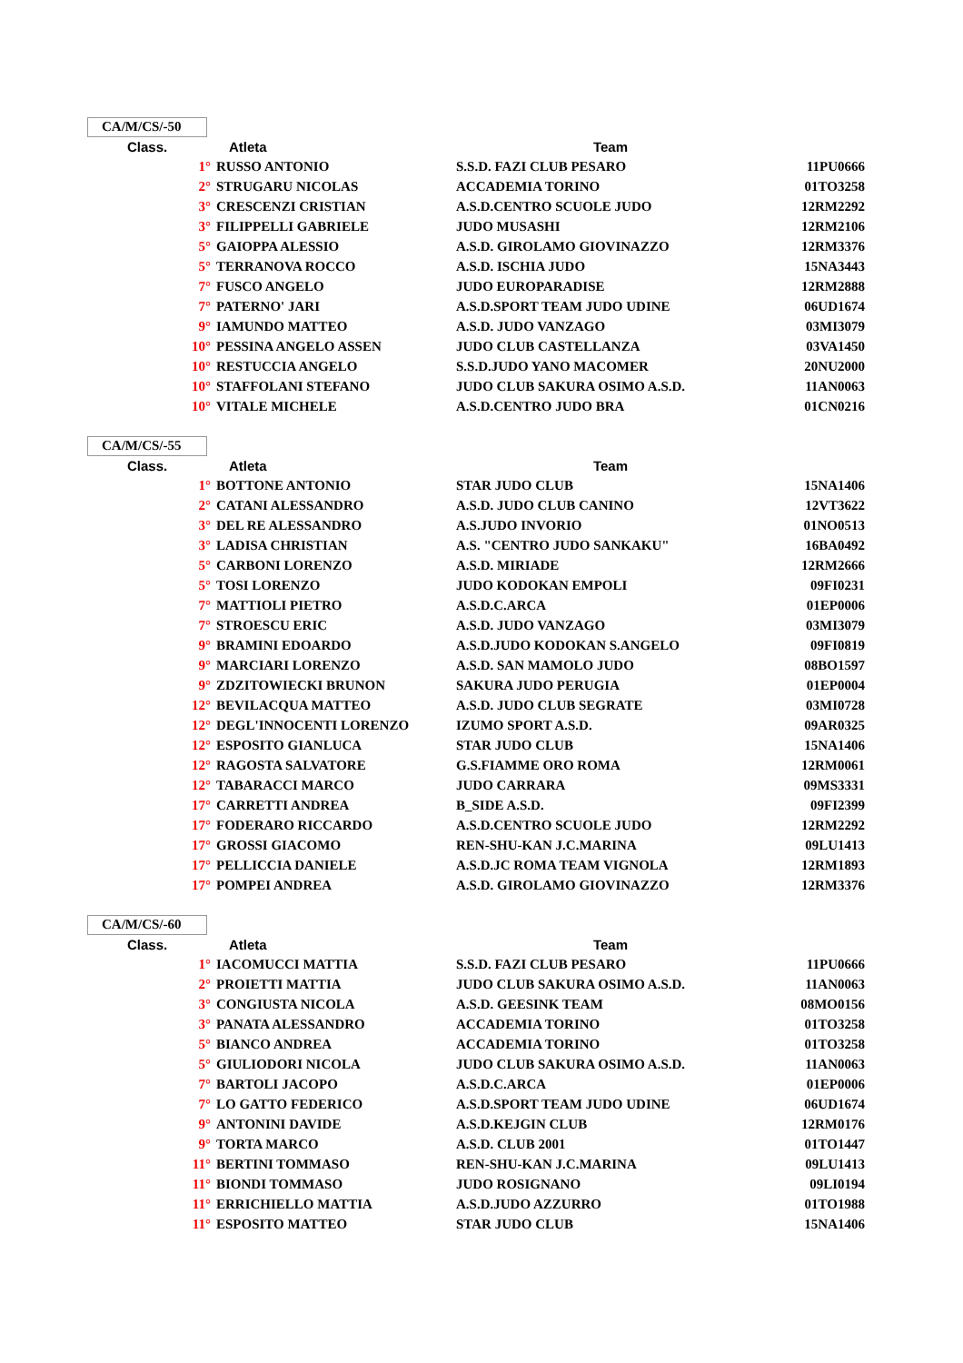CA/M/CS/-50
| Class. | Atleta | Team | |
| --- | --- | --- | --- |
| 1° | RUSSO ANTONIO | S.S.D. FAZI CLUB PESARO | 11PU0666 |
| 2° | STRUGARU NICOLAS | ACCADEMIA TORINO | 01TO3258 |
| 3° | CRESCENZI CRISTIAN | A.S.D.CENTRO SCUOLE JUDO | 12RM2292 |
| 3° | FILIPPELLI GABRIELE | JUDO MUSASHI | 12RM2106 |
| 5° | GAIOPPA ALESSIO | A.S.D. GIROLAMO GIOVINAZZO | 12RM3376 |
| 5° | TERRANOVA ROCCO | A.S.D. ISCHIA JUDO | 15NA3443 |
| 7° | FUSCO ANGELO | JUDO EUROPARADISE | 12RM2888 |
| 7° | PATERNO' JARI | A.S.D.SPORT TEAM JUDO UDINE | 06UD1674 |
| 9° | IAMUNDO MATTEO | A.S.D. JUDO VANZAGO | 03MI3079 |
| 10° | PESSINA ANGELO ASSEN | JUDO CLUB CASTELLANZA | 03VA1450 |
| 10° | RESTUCCIA ANGELO | S.S.D.JUDO YANO MACOMER | 20NU2000 |
| 10° | STAFFOLANI STEFANO | JUDO CLUB SAKURA OSIMO A.S.D. | 11AN0063 |
| 10° | VITALE MICHELE | A.S.D.CENTRO JUDO BRA | 01CN0216 |
CA/M/CS/-55
| Class. | Atleta | Team | |
| --- | --- | --- | --- |
| 1° | BOTTONE ANTONIO | STAR JUDO CLUB | 15NA1406 |
| 2° | CATANI ALESSANDRO | A.S.D. JUDO CLUB CANINO | 12VT3622 |
| 3° | DEL RE ALESSANDRO | A.S.JUDO INVORIO | 01NO0513 |
| 3° | LADISA CHRISTIAN | A.S. "CENTRO JUDO SANKAKU" | 16BA0492 |
| 5° | CARBONI LORENZO | A.S.D. MIRIADE | 12RM2666 |
| 5° | TOSI LORENZO | JUDO KODOKAN EMPOLI | 09FI0231 |
| 7° | MATTIOLI PIETRO | A.S.D.C.ARCA | 01EP0006 |
| 7° | STROESCU ERIC | A.S.D. JUDO VANZAGO | 03MI3079 |
| 9° | BRAMINI EDOARDO | A.S.D.JUDO KODOKAN S.ANGELO | 09FI0819 |
| 9° | MARCIARI LORENZO | A.S.D. SAN MAMOLO JUDO | 08BO1597 |
| 9° | ZDZITOWIECKI BRUNON | SAKURA JUDO PERUGIA | 01EP0004 |
| 12° | BEVILACQUA MATTEO | A.S.D. JUDO CLUB SEGRATE | 03MI0728 |
| 12° | DEGL'INNOCENTI LORENZO | IZUMO SPORT A.S.D. | 09AR0325 |
| 12° | ESPOSITO GIANLUCA | STAR JUDO CLUB | 15NA1406 |
| 12° | RAGOSTA SALVATORE | G.S.FIAMME ORO ROMA | 12RM0061 |
| 12° | TABARACCI MARCO | JUDO CARRARA | 09MS3331 |
| 17° | CARRETTI ANDREA | B_SIDE A.S.D. | 09FI2399 |
| 17° | FODERARO RICCARDO | A.S.D.CENTRO SCUOLE JUDO | 12RM2292 |
| 17° | GROSSI GIACOMO | REN-SHU-KAN J.C.MARINA | 09LU1413 |
| 17° | PELLICCIA DANIELE | A.S.D.JC ROMA TEAM VIGNOLA | 12RM1893 |
| 17° | POMPEI ANDREA | A.S.D. GIROLAMO GIOVINAZZO | 12RM3376 |
CA/M/CS/-60
| Class. | Atleta | Team | |
| --- | --- | --- | --- |
| 1° | IACOMUCCI MATTIA | S.S.D. FAZI CLUB PESARO | 11PU0666 |
| 2° | PROIETTI MATTIA | JUDO CLUB SAKURA OSIMO A.S.D. | 11AN0063 |
| 3° | CONGIUSTA NICOLA | A.S.D. GEESINK TEAM | 08MO0156 |
| 3° | PANATA ALESSANDRO | ACCADEMIA TORINO | 01TO3258 |
| 5° | BIANCO ANDREA | ACCADEMIA TORINO | 01TO3258 |
| 5° | GIULIODORI NICOLA | JUDO CLUB SAKURA OSIMO A.S.D. | 11AN0063 |
| 7° | BARTOLI JACOPO | A.S.D.C.ARCA | 01EP0006 |
| 7° | LO GATTO FEDERICO | A.S.D.SPORT TEAM JUDO UDINE | 06UD1674 |
| 9° | ANTONINI DAVIDE | A.S.D.KEJGIN CLUB | 12RM0176 |
| 9° | TORTA MARCO | A.S.D. CLUB 2001 | 01TO1447 |
| 11° | BERTINI TOMMASO | REN-SHU-KAN J.C.MARINA | 09LU1413 |
| 11° | BIONDI TOMMASO | JUDO ROSIGNANO | 09LI0194 |
| 11° | ERRICHIELLO MATTIA | A.S.D.JUDO AZZURRO | 01TO1988 |
| 11° | ESPOSITO MATTEO | STAR JUDO CLUB | 15NA1406 |